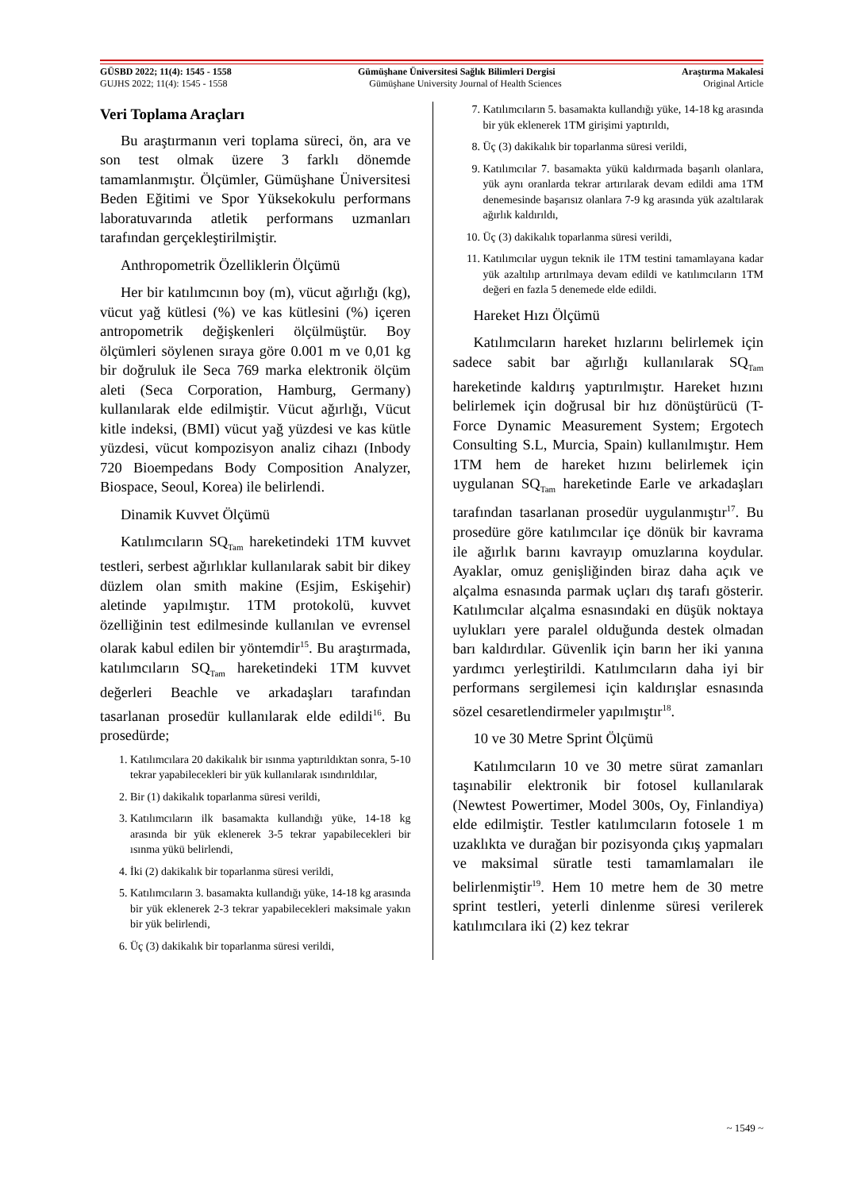GÜSBD 2022; 11(4): 1545 - 1558 Gümüşhane Üniversitesi Sağlık Bilimleri Dergisi Araştırma Makalesi
GUJHS 2022; 11(4): 1545 - 1558 Gümüşhane University Journal of Health Sciences Original Article
Veri Toplama Araçları
Bu araştırmanın veri toplama süreci, ön, ara ve son test olmak üzere 3 farklı dönemde tamamlanmıştır. Ölçümler, Gümüşhane Üniversitesi Beden Eğitimi ve Spor Yüksekokulu performans laboratuvarında atletik performans uzmanları tarafından gerçekleştirilmiştir.
Anthropometrik Özelliklerin Ölçümü
Her bir katılımcının boy (m), vücut ağırlığı (kg), vücut yağ kütlesi (%) ve kas kütlesini (%) içeren antropometrik değişkenleri ölçülmüştür. Boy ölçümleri söylenen sıraya göre 0.001 m ve 0,01 kg bir doğruluk ile Seca 769 marka elektronik ölçüm aleti (Seca Corporation, Hamburg, Germany) kullanılarak elde edilmiştir. Vücut ağırlığı, Vücut kitle indeksi, (BMI) vücut yağ yüzdesi ve kas kütle yüzdesi, vücut kompozisyon analiz cihazı (Inbody 720 Bioempedans Body Composition Analyzer, Biospace, Seoul, Korea) ile belirlendi.
Dinamik Kuvvet Ölçümü
Katılımcıların SQ<sub>Tam</sub> hareketindeki 1TM kuvvet testleri, serbest ağırlıklar kullanılarak sabit bir dikey düzlem olan smith makine (Esjim, Eskişehir) aletinde yapılmıştır. 1TM protokolü, kuvvet özelliğinin test edilmesinde kullanılan ve evrensel olarak kabul edilen bir yöntemdir<sup>15</sup>. Bu araştırmada, katılımcıların SQ<sub>Tam</sub> hareketindeki 1TM kuvvet değerleri Beachle ve arkadaşları tarafından tasarlanan prosedür kullanılarak elde edildi<sup>16</sup>. Bu prosedürde;
1. Katılımcılara 20 dakikalık bir ısınma yaptırıldıktan sonra, 5-10 tekrar yapabilecekleri bir yük kullanılarak ısındırıldılar,
2. Bir (1) dakikalık toparlanma süresi verildi,
3. Katılımcıların ilk basamakta kullandığı yüke, 14-18 kg arasında bir yük eklenerek 3-5 tekrar yapabilecekleri bir ısınma yükü belirlendi,
4. İki (2) dakikalık bir toparlanma süresi verildi,
5. Katılımcıların 3. basamakta kullandığı yüke, 14-18 kg arasında bir yük eklenerek 2-3 tekrar yapabilecekleri maksimale yakın bir yük belirlendi,
6. Üç (3) dakikalık bir toparlanma süresi verildi,
7. Katılımcıların 5. basamakta kullandığı yüke, 14-18 kg arasında bir yük eklenerek 1TM girişimi yaptırıldı,
8. Üç (3) dakikalık bir toparlanma süresi verildi,
9. Katılımcılar 7. basamakta yükü kaldırmada başarılı olanlara, yük aynı oranlarda tekrar artırılarak devam edildi ama 1TM denemesinde başarısız olanlara 7-9 kg arasında yük azaltılarak ağırlık kaldırıldı,
10. Üç (3) dakikalık toparlanma süresi verildi,
11. Katılımcılar uygun teknik ile 1TM testini tamamlayana kadar yük azaltılıp artırılmaya devam edildi ve katılımcıların 1TM değeri en fazla 5 denemede elde edildi.
Hareket Hızı Ölçümü
Katılımcıların hareket hızlarını belirlemek için sadece sabit bar ağırlığı kullanılarak SQ<sub>Tam</sub> hareketinde kaldırış yaptırılmıştır. Hareket hızını belirlemek için doğrusal bir hız dönüştürücü (T-Force Dynamic Measurement System; Ergotech Consulting S.L, Murcia, Spain) kullanılmıştır. Hem 1TM hem de hareket hızını belirlemek için uygulanan SQ<sub>Tam</sub> hareketinde Earle ve arkadaşları tarafından tasarlanan prosedür uygulanmıştır<sup>17</sup>. Bu prosedüre göre katılımcılar içe dönük bir kavrama ile ağırlık barını kavrayıp omuzlarına koydular. Ayaklar, omuz genişliğinden biraz daha açık ve alçalma esnasında parmak uçları dış tarafı gösterir. Katılımcılar alçalma esnasındaki en düşük noktaya uylukları yere paralel olduğunda destek olmadan barı kaldırdılar. Güvenlik için barın her iki yanına yardımcı yerleştirildi. Katılımcıların daha iyi bir performans sergilemesi için kaldırışlar esnasında sözel cesaretlendirmeler yapılmıştır<sup>18</sup>.
10 ve 30 Metre Sprint Ölçümü
Katılımcıların 10 ve 30 metre sürat zamanları taşınabilir elektronik bir fotosel kullanılarak (Newtest Powertimer, Model 300s, Oy, Finlandiya) elde edilmiştir. Testler katılımcıların fotosele 1 m uzaklıkta ve durağan bir pozisyonda çıkış yapmaları ve maksimal süratle testi tamamlamaları ile belirlenmiştir<sup>19</sup>. Hem 10 metre hem de 30 metre sprint testleri, yeterli dinlenme süresi verilerek katılımcılara iki (2) kez tekrar
~ 1549 ~